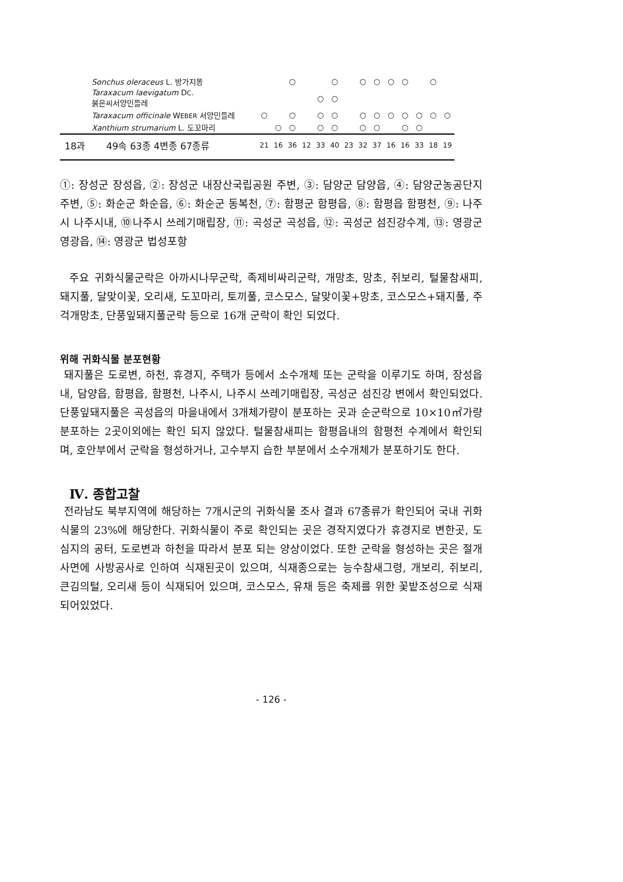| Sonchus oleraceus L. 방가지똥 | | | ○ | | | ○ | | ○ | ○ | ○ | ○ | | ○ | |
| Taraxacum laevigatum D C . 붉은씨서양민들레 | | | | | ○ | ○ | | | | | | | | |
| Taraxacum officinale W EBER 서양민들레 | ○ | | ○ | | ○ | ○ | | ○ | ○ | ○ | ○ | ○ | ○ | ○ |
| Xanthium strumarium L. 도꼬마리 | | ○ | ○ | | ○ | ○ | | ○ | ○ | | ○ | ○ | | |
| 18과 49속 63종 4변종 67종류 | 21 | 16 | 36 | 12 | 33 | 40 | 23 | 32 | 37 | 16 | 16 | 33 | 18 | 19 |
①: 장성군 장성읍, ②: 장성군 내장산국립공원 주변, ③: 담양군 담양읍, ④: 담양군농공단지주변, ⑤: 화순군 화순읍, ⑥: 화순군 동복천, ⑦: 함평군 함평읍, ⑧: 함평읍 함평천, ⑨: 나주시 나주시내, ⑩나주시 쓰레기매립장, ⑪: 곡성군 곡성읍, ⑫: 곡성군 섬진강수계, ⑬: 영광군 영광읍, ⑭: 영광군 법성포항
주요 귀화식물군락은 아까시나무군락, 족제비싸리군락, 개망초, 망초, 쥐보리, 털물참새피, 돼지풀, 달맞이꽃, 오리새, 도꼬마리, 토끼풀, 코스모스, 달맞이꽃+망초, 코스모스+돼지풀, 주걱개망초, 단풍잎돼지풀군락 등으로 16개 군락이 확인 되었다.
위해 귀화식물 분포현황
돼지풀은 도로변, 하천, 휴경지, 주택가 등에서 소수개체 또는 군락을 이루기도 하며, 장성읍내, 담양읍, 함평읍, 함평천, 나주시, 나주시 쓰레기매립장, 곡성군 섬진강 변에서 확인되었다. 단풍잎돼지풀은 곡성읍의 마을내에서 3개체가량이 분포하는 곳과 순군락으로 10×10㎡가량 분포하는 2곳이외에는 확인 되지 않았다. 털물참새피는 함평읍내의 함평천 수계에서 확인되며, 호안부에서 군락을 형성하거나, 고수부지 습한 부분에서 소수개체가 분포하기도 한다.
Ⅳ. 종합고찰
전라남도 북부지역에 해당하는 7개시군의 귀화식물 조사 결과 67종류가 확인되어 국내 귀화식물의 23%에 해당한다. 귀화식물이 주로 확인되는 곳은 경작지였다가 휴경지로 변한곳, 도심지의 공터, 도로변과 하천을 따라서 분포 되는 양상이었다. 또한 군락을 형성하는 곳은 절개사면에 사방공사로 인하여 식재된곳이 있으며, 식재종으로는 능수참새그령, 개보리, 쥐보리, 큰김의털, 오리새 등이 식재되어 있으며, 코스모스, 유채 등은 축제를 위한 꽃밭조성으로 식재되어있었다.
- 126 -